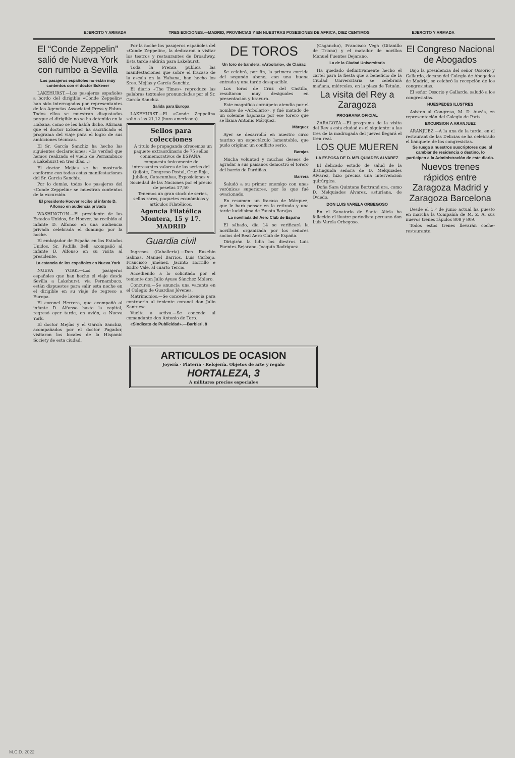EJERCITO Y ARMADA TRES EDICIONES.—MADRID, PROVINCIAS Y EN NUESTRAS POSESIONES DE AFRICA, DIEZ CENTIMOS EJERCITO Y ARMADA
El “Conde Zeppelin” salió de Nueva York con rumbo a Sevilla
Los pasajeros españoles no están muy contentos con el doctor Eckener
LAKEHURST.—Los pasajeros españoles a bordo del dirigible «Conde Zeppelin» han sido interrogados por representantes de las Agencias Associated Press y Fabra. Todos ellos se muestran disgustados porque el dirigible no se ha detenido en la Habana, como se les había dicho. Afirman que el doctor Eckener ha sacrificado el programa del viaje para el logro de sus ambiciones técnicas.
El Sr. García Sanchiz ha hecho las siguientes declaraciones: «Es verdad que hemos realizado el vuelo de Pernambuco a Lakehurst en tres días...»
El doctor Mejías se ha mostrado conforme con todas estas manifestaciones del Sr. García Sanchiz.
Por lo demás, todos los pasajeros del «Conde Zeppelin» se muestran contentos de la excursión.
El presidente Hoover recibe al infante D. Alfonso en audiencia privada
WASHINGTON.—El presidente de los Estados Unidos, Sr. Hoover, ha recibido al infante D. Alfonso en una audiencia privada celebrada el domingo por la noche.
El embajador de España en los Estados Unidos, Sr. Padilla Bell, acompañó al infante D. Alfonso en su visita al presidente.
La estancia de los españoles en Nueva York
NUEVA YORK.—Los pasajeros españoles que han hecho el viaje desde Sevilla a Lakehurst, vía Pernambuco, están dispuestos para salir esta noche en el dirigible en su viaje de regreso a Europa.
El coronel Herrera, que acompañó al infante D. Alfonso hasta la capital, regresó ayer tarde, en avión, a Nueva York.
El doctor Mejías y el García Sanchiz, acompañados por el doctor Pagador, visitaron los locales de la Hispanic Society de esta ciudad.
Por la noche los pasajeros españoles del «Conde Zeppelin», la dedicaron a visitar los teatros y restaurantes de Broadway. Esta tarde saldrán para Lakehurst.
Toda la Prensa publica las manifestaciones que sobre el fracaso de la escala en la Habana, han hecho los Sres. Mejías y García Sanchiz.
El diario «The Times» reproduce las palabras textuales pronunciadas por el Sr. García Sanchiz.
Salida para Europa
LAKEHURST.—El «Conde Zeppelin» salió a las 21,12 (hora americana).
Sellos para colecciones
A título de propaganda ofrecemos un paquete extraordinario de 75 sellos conmemorativos de ESPAÑA, compuesto únicamente de interesantes valores de las series del Quijote, Congreso Postal, Cruz Roja, Jubileo, Catacumbas, Exposiciones y Sociedad de las Naciones por el precio de pesetas 17,50
Tenemos un gran stock de series, sellos raros, paquetes económicos y artículos Filatélicos.
Agencia Filatélica
Montera, 15 y 17. MADRID
Guardia civil
Ingresos (Caballería).—Don Eusebio Salinas, Manuel Barrios, Luis Carbajo, Francisco Jiménez, Jacinto Horrillo e Isidro Vale, al cuarto Tercio.
Accediendo a lo solicitado por el teniente don Julio Ayuso Sánchez Molero.
Concurso.—Se anuncia una vacante en el Colegio de Guardias Jóvenes.
Matrimonios.—Se concede licencia para contraerlo al teniente coronel don Julio Santuesa.
Vuelta a activo.—Se concede al comandante don Antonio de Toro.
«Sindicato de Publicidad».—Barbieri, 8
DE TOROS
Un toro de bandera: «Arbolario», de Clairac
Se celebró, por fin, la primera corrida del segundo abono, con una buena entrada y una tarde desapacible.
Los toros de Cruz del Castillo, resultaron muy desiguales en presentación y bravura.
Este magnífico cornúpeto atendía por el nombre de «Arbolario», y fué matado de un solemne bajonazo por ese torero que se llama Antonio Márquez.
Márquez
Ayer se desarrolló en nuestro circo taurino un espectáculo lamentable, que pudo originar un conflicto serio.
Barajas
Mucha voluntad y muchos deseos de agradar a sus paisanos demostró el torero del barrio de Pardiñas.
Barrera
Saludó a su primer enemigo con unas verónicas superiores, por lo que fué ovacionado.
En resumen: un fracaso de Márquez, que le hará pensar en la retirada y una tarde lucidísima de Fausto Barajas.
La novillada del Aero Club de España
El sábado, día 14 se verificará la novillada organizada por los señores socios del Real Aero Club de España.
Dirigirán la lidia los diestros Luis Fuentes Bejarano, Joaquín Rodríguez
(Cagancho), Francisco Vega (Gitanillo de Triana) y el matador de novillos Manuel Fuentes Bejarano.
La de la Ciudad Universitaria
Ha quedado definitivamente hecho el cartel para la fiesta que a beneficio de la Ciudad Universitaria se celebrará mañana, miércoles, en la plaza de Tetuán.
La visita del Rey a Zaragoza
PROGRAMA OFICIAL
ZARAGOZA.—El programa de la visita del Rey a esta ciudad es el siguiente: a las tres de la madrugada del jueves llegará el tren real.
LOS QUE MUEREN
LA ESPOSA DE D. MELQUIADES ALVAREZ
El delicado estado de salud de la distinguida señora de D. Melquiades Alvarez, hizo precisa una intervención quirúrgica.
Doña Sara Quintana Bertrand era, como D. Melquiades Alvarez, asturiana, de Oviedo.
DON LUIS VARELA ORBEGOSO
En el Sanatorio de Santa Alicia ha fallecido el ilustre periodista peruano don Luis Varela Orbegoso.
El Congreso Nacional de Abogados
Bajo la presidencia del señor Ossorio y Gallardo, decano del Colegio de Abogados de Madrid, se celebró la recepción de los congresistas.
El señor Ossorio y Gallardo, saludó a los congresistas.
HUESPEDES ILUSTRES
Asisten al Congreso, M. D. Auzás, en representación del Colegio de París.
EXCURSION A ARANJUEZ
ARANJUEZ.—A la una de la tarde, en el restaurant de las Delicias se ha celebrado el banquete de los congresistas.
Se ruega a nuestros suscriptores que, al cambiar de residencia o destino, lo participen a la Administración de este diario.
Nuevos trenes rápidos entre Zaragoza Madrid y Zaragoza Barcelona
Desde el 1.º de junio actual ha puesto en marcha la Compañía de M. Z. A. sus nuevos trenes rápidos 808 y 809.
Todos estos trenes llevarán coche-restaurante.
ARTICULOS DE OCASION
Joyería · Platería · Relojería. Objetos de arte y regalo
HORTALEZA, 3
A militares precios especiales
M.C.D. 2022